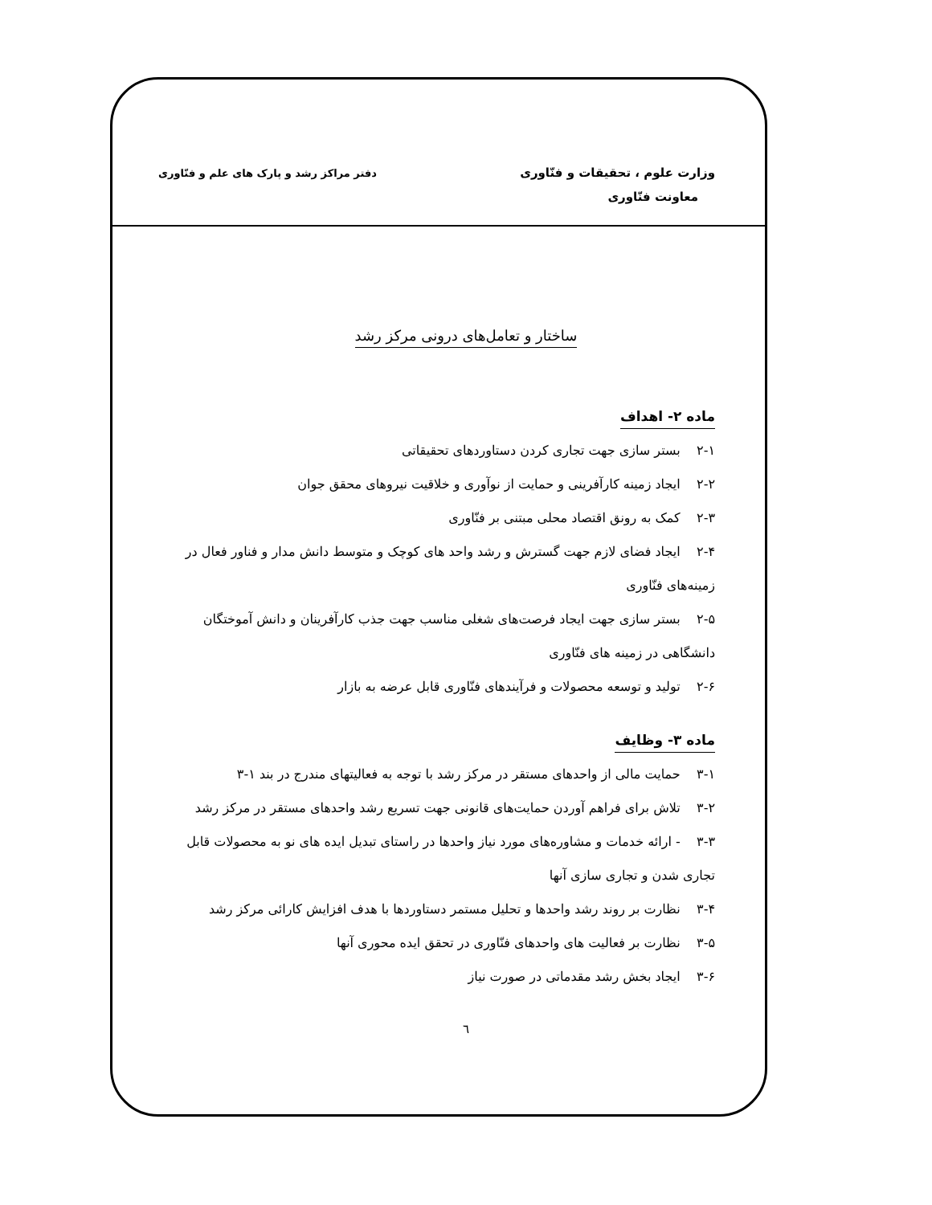وزارت علوم ، تحقیقات و فنّاوری
معاونت فنّاوری
دفتر مراکز رشد و پارک های علم و فنّاوری
ساختار و تعامل‌های درونی مرکز رشد
ماده ۲- اهداف
۲-۱ بستر سازی جهت تجاری کردن دستاوردهای تحقیقاتی
۲-۲ ایجاد زمینه کارآفرینی و حمایت از نوآوری و خلاقیت نیروهای محقق جوان
۲-۳ کمک به رونق اقتصاد محلی مبتنی بر فنّاوری
۲-۴ ایجاد فضای لازم جهت گسترش و رشد واحد های کوچک و متوسط دانش مدار و فناور فعال در زمینه‌های فنّاوری
۲-۵ بستر سازی جهت ایجاد فرصت‌های شغلی مناسب جهت جذب کارآفرینان و دانش آموختگان دانشگاهی در زمینه های فنّاوری
۲-۶ تولید و توسعه محصولات و فرآیندهای فنّاوری قابل عرضه به بازار
ماده ۳- وظایف
۳-۱ حمایت مالی از واحدهای مستقر در مرکز رشد با توجه به فعالیتهای مندرج در بند ۱-۳
۳-۲ تلاش برای فراهم آوردن حمایت‌های قانونی جهت تسریع رشد واحدهای مستقر در مرکز رشد
۳-۳ - ارائه خدمات و مشاوره‌های مورد نیاز واحدها در راستای تبدیل ایده های نو به محصولات قابل تجاری شدن و تجاری سازی آنها
۳-۴ نظارت بر روند رشد واحدها و تحلیل مستمر دستاوردها با هدف افزایش کارائی مرکز رشد
۳-۵ نظارت بر فعالیت های واحدهای فنّاوری در تحقق ایده محوری آنها
۳-۶ ایجاد بخش رشد مقدماتی در صورت نیاز
٦